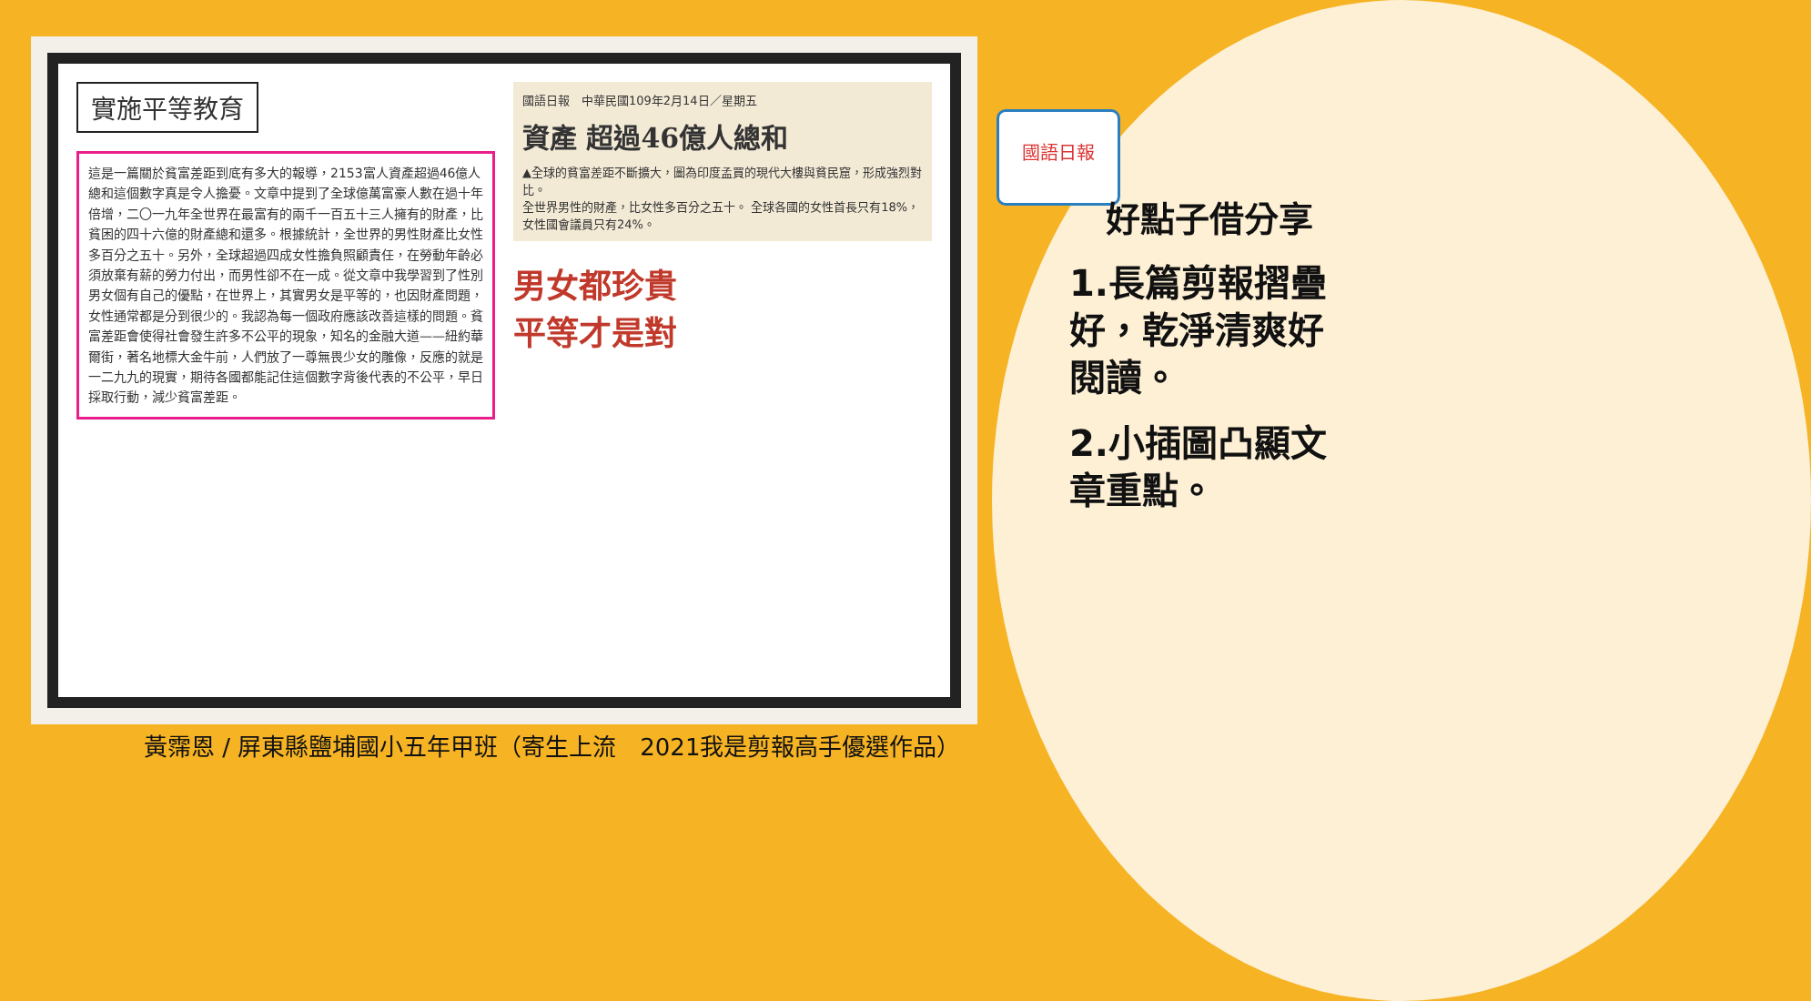實施平等教育
這是一篇關於貧富差距到底有多大的報導，2153富人資產超過46億人總和這個數字真是令人擔憂。文章中提到了全球億萬富豪人數在過十年倍增，二〇一九年全世界在最富有的兩千一百五十三人擁有的財產，比貧困的四十六億的財產總和還多。根據統計，全世界的男性財產比女性多百分之五十。另外，全球超過四成女性擔負照顧責任，在勞動年齡必須放棄有薪的勞力付出，而男性卻不在一成。從文章中我學習到了性別男女個有自己的優點，在世界上，其實男女是平等的，也因財產問題，女性通常都是分到很少的。我認為每一個政府應該改善這樣的問題。貧富差距會使得社會發生許多不公平的現象，知名的金融大道——紐約華爾街，著名地標大金牛前，人們放了一尊無畏少女的雕像，反應的就是一二九九的現實，期待各國都能記住這個數字背後代表的不公平，早日採取行動，減少貧富差距。
國語日報　中華民國109年2月14日／星期五
資產 超過46億人總和
▲全球的貧富差距不斷擴大，圖為印度孟買的現代大樓與貧民窟，形成強烈對比。
全世界男性的財產，比女性多百分之五十。 全球各國的女性首長只有18%，女性國會議員只有24%。
男女都珍貴
平等才是對
國語日報
好點子借分享
1.長篇剪報摺疊好，乾淨清爽好閱讀。
2.小插圖凸顯文章重點。
黃霈恩 / 屏東縣鹽埔國小五年甲班（寄生上流　2021我是剪報高手優選作品）